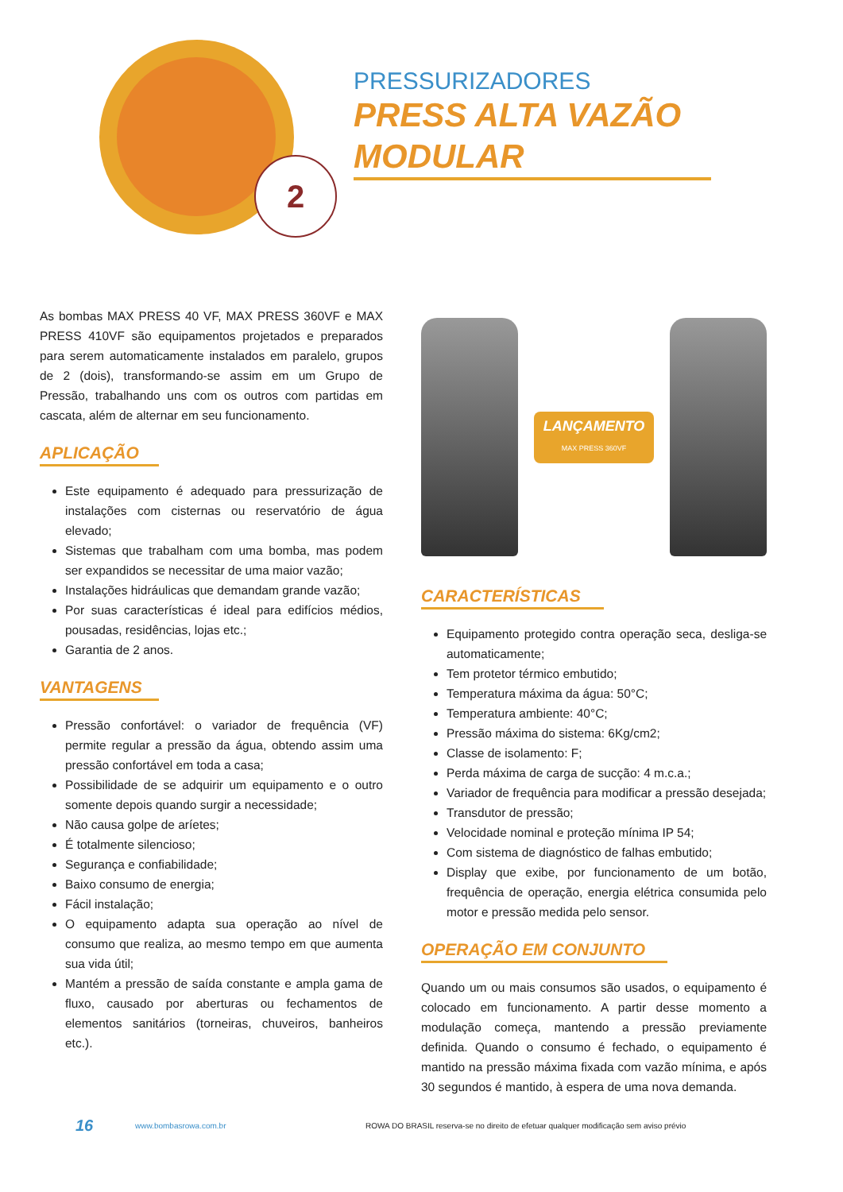2
PRESSURIZADORES
PRESS ALTA VAZÃO MODULAR
As bombas MAX PRESS 40 VF, MAX PRESS 360VF e MAX PRESS 410VF são equipamentos projetados e preparados para serem automaticamente instalados em paralelo, grupos de 2 (dois), transformando-se assim em um Grupo de Pressão, trabalhando uns com os outros com partidas em cascata, além de alternar em seu funcionamento.
APLICAÇÃO
Este equipamento é adequado para pressurização de instalações com cisternas ou reservatório de água elevado;
Sistemas que trabalham com uma bomba, mas podem ser expandidos se necessitar de uma maior vazão;
Instalações hidráulicas que demandam grande vazão;
Por suas características é ideal para edifícios médios, pousadas, residências, lojas etc.;
Garantia de 2 anos.
VANTAGENS
Pressão confortável: o variador de frequência (VF) permite regular a pressão da água, obtendo assim uma pressão confortável em toda a casa;
Possibilidade de se adquirir um equipamento e o outro somente depois quando surgir a necessidade;
Não causa golpe de aríetes;
É totalmente silencioso;
Segurança e confiabilidade;
Baixo consumo de energia;
Fácil instalação;
O equipamento adapta sua operação ao nível de consumo que realiza, ao mesmo tempo em que aumenta sua vida útil;
Mantém a pressão de saída constante e ampla gama de fluxo, causado por aberturas ou fechamentos de elementos sanitários (torneiras, chuveiros, banheiros etc.).
LANÇAMENTO
MAX PRESS 360VF
CARACTERÍSTICAS
Equipamento protegido contra operação seca, desliga-se automaticamente;
Tem protetor térmico embutido;
Temperatura máxima da água: 50°C;
Temperatura ambiente: 40°C;
Pressão máxima do sistema: 6Kg/cm2;
Classe de isolamento: F;
Perda máxima de carga de sucção: 4 m.c.a.;
Variador de frequência para modificar a pressão desejada;
Transdutor de pressão;
Velocidade nominal e proteção mínima IP 54;
Com sistema de diagnóstico de falhas embutido;
Display que exibe, por funcionamento de um botão, frequência de operação, energia elétrica consumida pelo motor e pressão medida pelo sensor.
OPERAÇÃO EM CONJUNTO
Quando um ou mais consumos são usados, o equipamento é colocado em funcionamento. A partir desse momento a modulação começa, mantendo a pressão previamente definida. Quando o consumo é fechado, o equipamento é mantido na pressão máxima fixada com vazão mínima, e após 30 segundos é mantido, à espera de uma nova demanda.
16 www.bombasrowa.com.br ROWA DO BRASIL reserva-se no direito de efetuar qualquer modificação sem aviso prévio